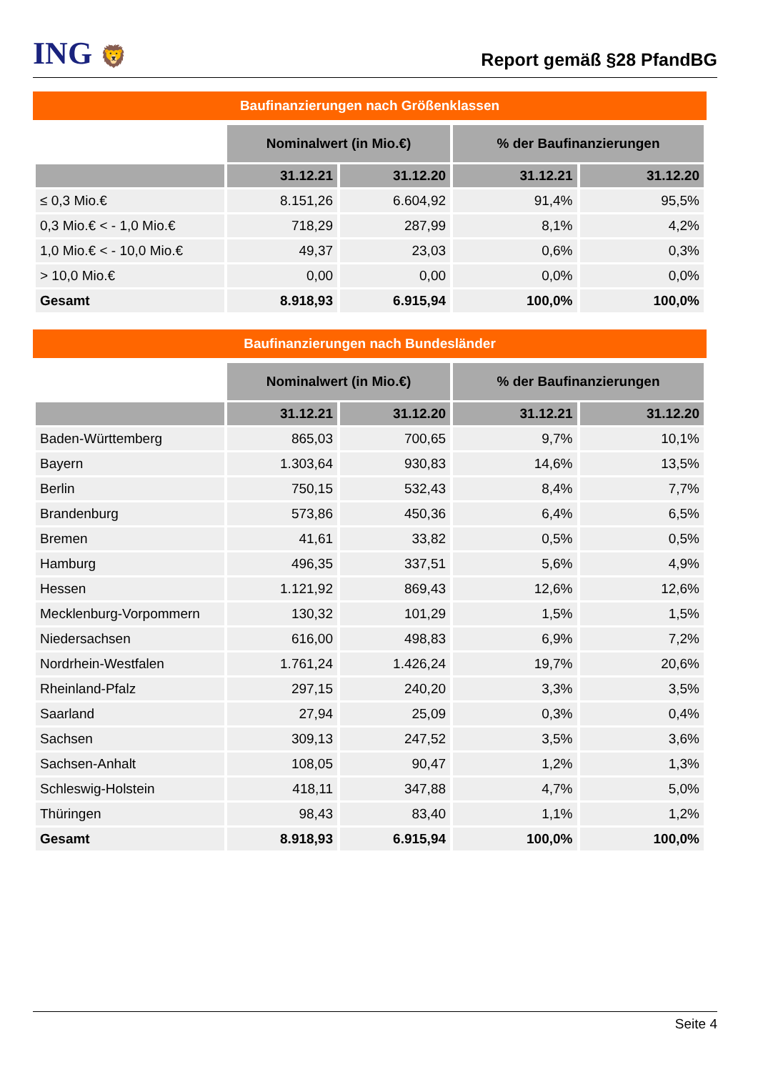ING 🦁
Report gemäß §28 PfandBG
Baufinanzierungen nach Größenklassen
| | Nominalwert (in Mio.€) | | % der Baufinanzierungen | |
| --- | --- | --- | --- | --- |
| | 31.12.21 | 31.12.20 | 31.12.21 | 31.12.20 |
| ≤ 0,3 Mio.€ | 8.151,26 | 6.604,92 | 91,4% | 95,5% |
| 0,3 Mio.€ < - 1,0 Mio.€ | 718,29 | 287,99 | 8,1% | 4,2% |
| 1,0 Mio.€ < - 10,0 Mio.€ | 49,37 | 23,03 | 0,6% | 0,3% |
| > 10,0 Mio.€ | 0,00 | 0,00 | 0,0% | 0,0% |
| Gesamt | 8.918,93 | 6.915,94 | 100,0% | 100,0% |
Baufinanzierungen nach Bundesländer
| | Nominalwert (in Mio.€) | | % der Baufinanzierungen | |
| --- | --- | --- | --- | --- |
| | 31.12.21 | 31.12.20 | 31.12.21 | 31.12.20 |
| Baden-Württemberg | 865,03 | 700,65 | 9,7% | 10,1% |
| Bayern | 1.303,64 | 930,83 | 14,6% | 13,5% |
| Berlin | 750,15 | 532,43 | 8,4% | 7,7% |
| Brandenburg | 573,86 | 450,36 | 6,4% | 6,5% |
| Bremen | 41,61 | 33,82 | 0,5% | 0,5% |
| Hamburg | 496,35 | 337,51 | 5,6% | 4,9% |
| Hessen | 1.121,92 | 869,43 | 12,6% | 12,6% |
| Mecklenburg-Vorpommern | 130,32 | 101,29 | 1,5% | 1,5% |
| Niedersachsen | 616,00 | 498,83 | 6,9% | 7,2% |
| Nordrhein-Westfalen | 1.761,24 | 1.426,24 | 19,7% | 20,6% |
| Rheinland-Pfalz | 297,15 | 240,20 | 3,3% | 3,5% |
| Saarland | 27,94 | 25,09 | 0,3% | 0,4% |
| Sachsen | 309,13 | 247,52 | 3,5% | 3,6% |
| Sachsen-Anhalt | 108,05 | 90,47 | 1,2% | 1,3% |
| Schleswig-Holstein | 418,11 | 347,88 | 4,7% | 5,0% |
| Thüringen | 98,43 | 83,40 | 1,1% | 1,2% |
| Gesamt | 8.918,93 | 6.915,94 | 100,0% | 100,0% |
Seite 4